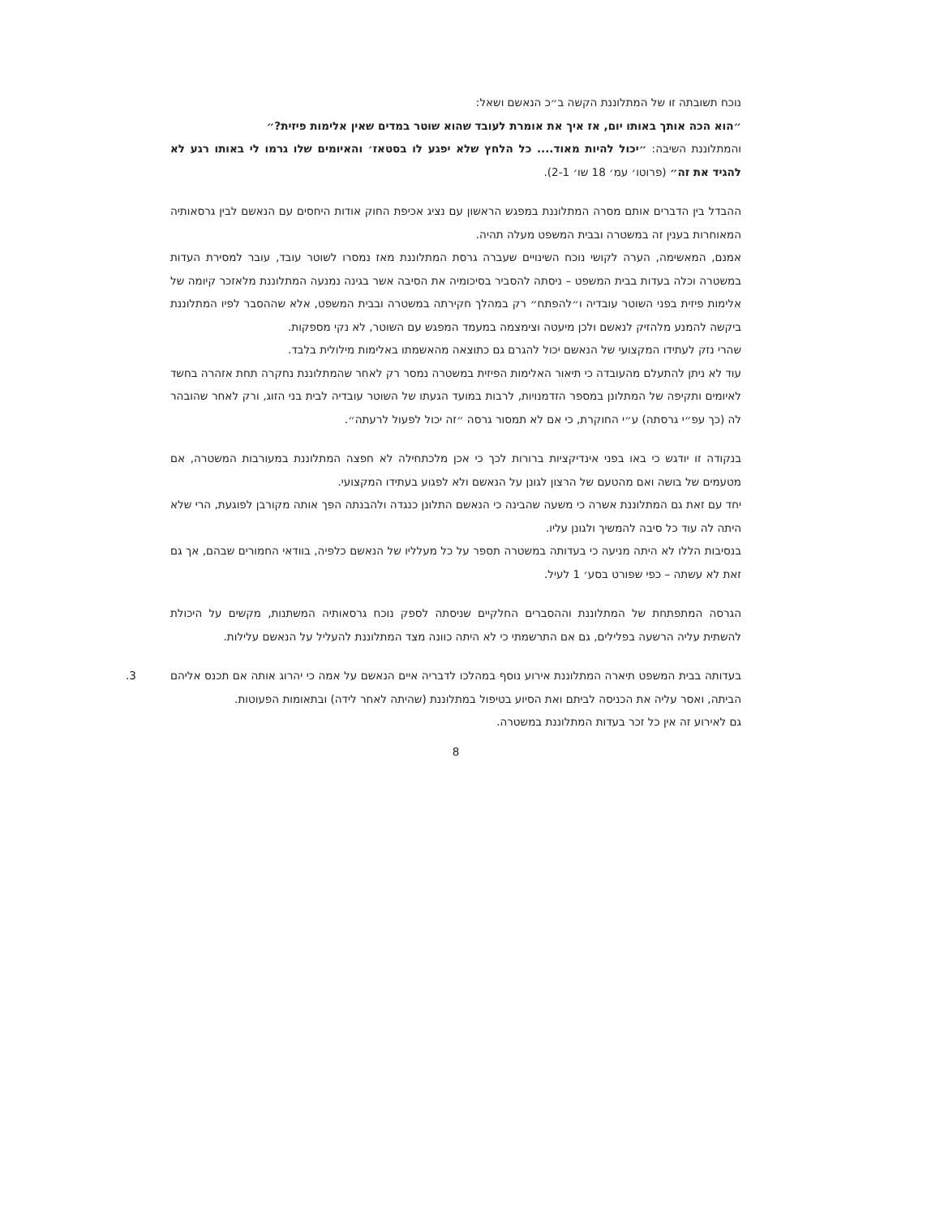נוכח תשובתה זו של המתלוננת הקשה ב״כ הנאשם ושאל:
״הוא הכה אותך באותו יום, אז איך את אומרת לעובד שהוא שוטר במדים שאין אלימות פיזית?״
והמתלוננת השיבה: ״יכול להיות מאוד.... כל הלחץ שלא יפגע לו בסטאז׳ והאיומים שלו גרמו לי באותו רגע לא להגיד את זה״ (פרוטו׳ עמ׳ 18 שו׳ 2-1).
ההבדל בין הדברים אותם מסרה המתלוננת במפגש הראשון עם נציג אכיפת החוק אודות היחסים עם הנאשם לבין גרסאותיה המאוחרות בענין זה במשטרה ובבית המשפט מעלה תהיה.
אמנם, המאשימה, הערה לקושי נוכח השינויים שעברה גרסת המתלוננת מאז נמסרו לשוטר עובד, עובר למסירת העדות במשטרה וכלה בעדות בבית המשפט – ניסתה להסביר בסיכומיה את הסיבה אשר בגינה נמנעה המתלוננת מלאזכר קיומה של אלימות פיזית בפני השוטר עובדיה ו״להפתח״ רק במהלך חקירתה במשטרה ובבית המשפט, אלא שההסבר לפיו המתלוננת ביקשה להמנע מלהזיק לנאשם ולכן מיעטה וצימצמה במעמד המפגש עם השוטר, לא נקי מספקות.
שהרי נזק לעתידו המקצועי של הנאשם יכול להגרם גם כתוצאה מהאשמתו באלימות מילולית בלבד.
עוד לא ניתן להתעלם מהעובדה כי תיאור האלימות הפיזית במשטרה נמסר רק לאחר שהמתלוננת נחקרה תחת אזהרה בחשד לאיומים ותקיפה של המתלונן במספר הזדמנויות, לרבות במועד הגעתו של השוטר עובדיה לבית בני הזוג, ורק לאחר שהובהר לה (כך עפ״י גרסתה) ע״י החוקרת, כי אם לא תמסור גרסה ״זה יכול לפעול לרעתה״.
בנקודה זו יודגש כי באו בפני אינדיקציות ברורות לכך כי אכן מלכתחילה לא חפצה המתלוננת במעורבות המשטרה, אם מטעמים של בושה ואם מהטעם של הרצון לגונן על הנאשם ולא לפגוע בעתידו המקצועי.
יחד עם זאת גם המתלוננת אשרה כי משעה שהבינה כי הנאשם התלונן כנגדה ולהבנתה הפך אותה מקורבן לפוגעת, הרי שלא היתה לה עוד כל סיבה להמשיך ולגונן עליו.
בנסיבות הללו לא היתה מניעה כי בעדותה במשטרה תספר על כל מעלליו של הנאשם כלפיה, בוודאי החמורים שבהם, אך גם זאת לא עשתה – כפי שפורט בסע׳ 1 לעיל.
הגרסה המתפתחת של המתלוננת וההסברים החלקיים שניסתה לספק נוכח גרסאותיה המשתנות, מקשים על היכולת להשתית עליה הרשעה בפלילים, גם אם התרשמתי כי לא היתה כוונה מצד המתלוננת להעליל על הנאשם עלילות.
3. בעדותה בבית המשפט תיארה המתלוננת אירוע נוסף במהלכו לדבריה איים הנאשם על אמה כי יהרוג אותה אם תכנס אליהם הביתה, ואסר עליה את הכניסה לביתם ואת הסיוע בטיפול במתלוננת (שהיתה לאחר לידה) ובתאומות הפעוטות.
גם לאירוע זה אין כל זכר בעדות המתלוננת במשטרה.
8